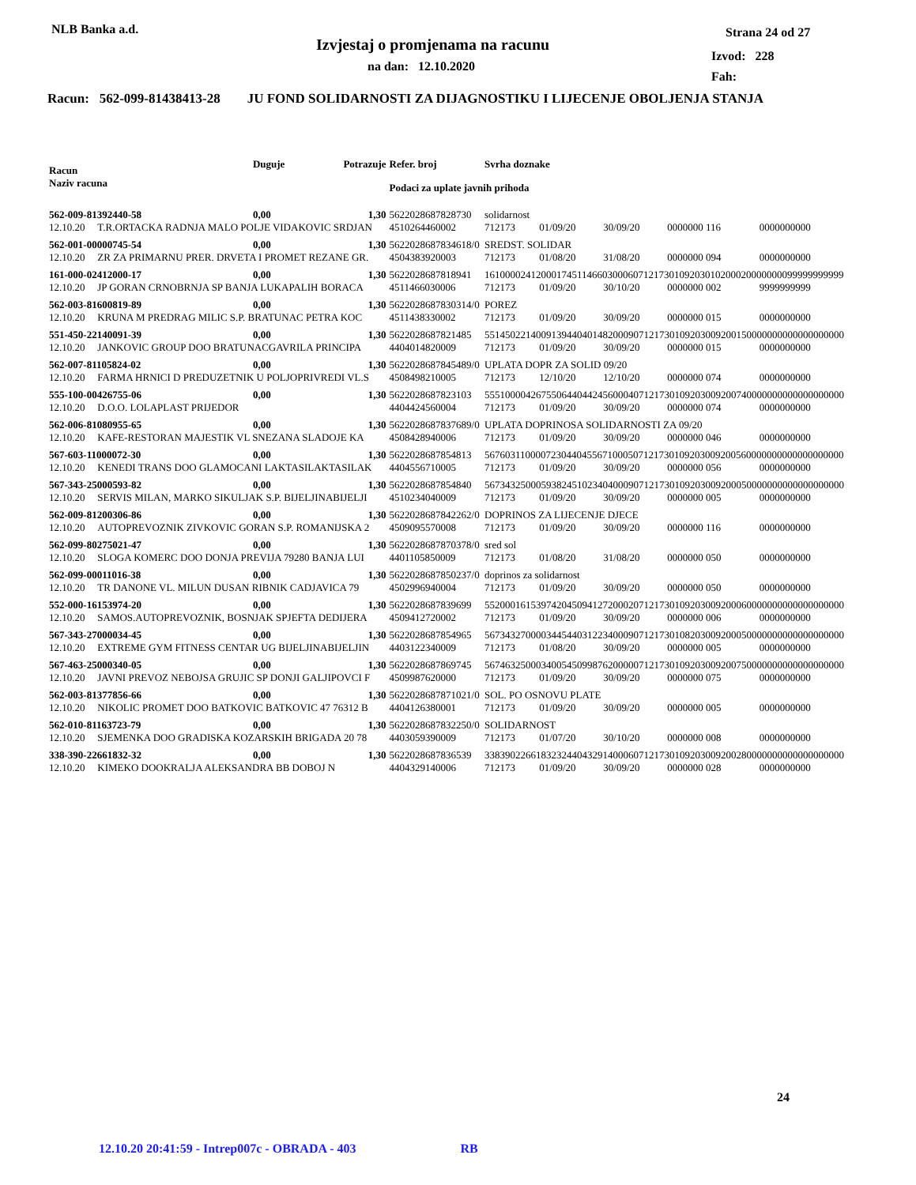NLB Banka a.d.
Izvjestaj o promjenama na racunu
na dan: 12.10.2020
Strana 24 od 27
Izvod: 228
Fah:
Racun: 562-099-81438413-28 JU FOND SOLIDARNOSTI ZA DIJAGNOSTIKU I LIJECENJE OBOLJENJA STANJA
| Racun | | Duguje | Potrazuje | Refer. broj | Svrha doznake | | | | |
| --- | --- | --- | --- | --- | --- | --- | --- | --- | --- |
| Naziv racuna | | | | Podaci za uplate javnih prihoda | | | | | |
| 562-009-81392440-58 | | 0,00 | 1,30 | 5622028687828730 | solidarnost | | | | |
| 12.10.20 | T.R.ORTACKA RADNJA MALO POLJE VIDAKOVIC SRDJAN | | | 4510264460002 | 712173 | 01/09/20 | 30/09/20 | 0000000 116 | 0000000000 |
| 562-001-00000745-54 | | 0,00 | 1,30 | 5622028687834618/0 | SREDST. SOLIDAR | | | | |
| 12.10.20 | ZR ZA PRIMARNU PRER. DRVETA I PROMET REZANE GR. | | | 4504383920003 | 712173 | 01/08/20 | 31/08/20 | 0000000 094 | 0000000000 |
| 161-000-02412000-17 | | 0,00 | 1,30 | 5622028687818941 | 1610000241200017451146603000607121730109203010200020000000099999999999 | | | | |
| 12.10.20 | JP GORAN CRNOBRNJA SP BANJA LUKAPALIH BORACA | | | 4511466030006 | 712173 | 01/09/20 | 30/10/20 | 0000000 002 | 9999999999 |
| 562-003-81600819-89 | | 0,00 | 1,30 | 5622028687830314/0 | POREZ | | | | |
| 12.10.20 | KRUNA M PREDRAG MILIC S.P. BRATUNAC PETRA KOC | | | 4511438330002 | 712173 | 01/09/20 | 30/09/20 | 0000000 015 | 0000000000 |
| 551-450-22140091-39 | | 0,00 | 1,30 | 5622028687821485 | 5514502214009139440401482000907121730109203009200150000000000000000000 | | | | |
| 12.10.20 | JANKOVIC GROUP DOO BRATUNACGAVRILA PRINCIPA | | | 4404014820009 | 712173 | 01/09/20 | 30/09/20 | 0000000 015 | 0000000000 |
| 562-007-81105824-02 | | 0,00 | 1,30 | 5622028687845489/0 | UPLATA DOPR ZA SOLID 09/20 | | | | |
| 12.10.20 | FARMA HRNICI D PREDUZETNIK U POLJOPRIVREDI VL.S | | | 4508498210005 | 712173 | 12/10/20 | 12/10/20 | 0000000 074 | 0000000000 |
| 555-100-00426755-06 | | 0,00 | 1,30 | 5622028687823103 | 5551000042675506440442456000407121730109203009200740000000000000000000 | | | | |
| 12.10.20 | D.O.O. LOLAPLAST PRIJEDOR | | | 4404424560004 | 712173 | 01/09/20 | 30/09/20 | 0000000 074 | 0000000000 |
| 562-006-81080955-65 | | 0,00 | 1,30 | 5622028687837689/0 | UPLATA DOPRINOSA SOLIDARNOSTI ZA 09/20 | | | | |
| 12.10.20 | KAFE-RESTORAN MAJESTIK VL SNEZANA SLADOJE KA | | | 4508428940006 | 712173 | 01/09/20 | 30/09/20 | 0000000 046 | 0000000000 |
| 567-603-11000072-30 | | 0,00 | 1,30 | 5622028687854813 | 5676031100007230440455671000507121730109203009200560000000000000000000 | | | | |
| 12.10.20 | KENEDI TRANS DOO GLAMOCANI LAKTASILAKTASILAK | | | 4404556710005 | 712173 | 01/09/20 | 30/09/20 | 0000000 056 | 0000000000 |
| 567-343-25000593-82 | | 0,00 | 1,30 | 5622028687854840 | 5673432500059382451023404000907121730109203009200050000000000000000000 | | | | |
| 12.10.20 | SERVIS MILAN, MARKO SIKULJAK S.P. BIJELJINABIJELJI | | | 4510234040009 | 712173 | 01/09/20 | 30/09/20 | 0000000 005 | 0000000000 |
| 562-009-81200306-86 | | 0,00 | 1,30 | 5622028687842262/0 | DOPRINOS ZA LIJECENJE DJECE | | | | |
| 12.10.20 | AUTOPREVOZNIK ZIVKOVIC GORAN S.P. ROMANIJSKA 2 | | | 4509095570008 | 712173 | 01/09/20 | 30/09/20 | 0000000 116 | 0000000000 |
| 562-099-80275021-47 | | 0,00 | 1,30 | 5622028687870378/0 | sred sol | | | | |
| 12.10.20 | SLOGA KOMERC DOO DONJA PREVIJA 79280 BANJA LUI | | | 4401105850009 | 712173 | 01/08/20 | 31/08/20 | 0000000 050 | 0000000000 |
| 562-099-00011016-38 | | 0,00 | 1,30 | 5622028687850237/0 | doprinos za solidarnost | | | | |
| 12.10.20 | TR DANONE VL. MILUN DUSAN RIBNIK CADJAVICA 79 | | | 4502996940004 | 712173 | 01/09/20 | 30/09/20 | 0000000 050 | 0000000000 |
| 552-000-16153974-20 | | 0,00 | 1,30 | 5622028687839699 | 5520001615397420450941272000207121730109203009200060000000000000000000 | | | | |
| 12.10.20 | SAMOS.AUTOPREVOZNIK, BOSNJAK SPJEFTA DEDIJERA | | | 4509412720002 | 712173 | 01/09/20 | 30/09/20 | 0000000 006 | 0000000000 |
| 567-343-27000034-45 | | 0,00 | 1,30 | 5622028687854965 | 5673432700003445440312234000907121730108203009200050000000000000000000 | | | | |
| 12.10.20 | EXTREME GYM FITNESS CENTAR UG BIJELJINABIJELJIN | | | 4403122340009 | 712173 | 01/08/20 | 30/09/20 | 0000000 005 | 0000000000 |
| 567-463-25000340-05 | | 0,00 | 1,30 | 5622028687869745 | 5674632500034005450998762000007121730109203009200750000000000000000000 | | | | |
| 12.10.20 | JAVNI PREVOZ NEBOJSA GRUJIC SP DONJI GALJIPOVCI F | | | 4509987620000 | 712173 | 01/09/20 | 30/09/20 | 0000000 075 | 0000000000 |
| 562-003-81377856-66 | | 0,00 | 1,30 | 5622028687871021/0 | SOL. PO OSNOVU PLATE | | | | |
| 12.10.20 | NIKOLIC PROMET DOO BATKOVIC BATKOVIC 47 76312 B | | | 4404126380001 | 712173 | 01/09/20 | 30/09/20 | 0000000 005 | 0000000000 |
| 562-010-81163723-79 | | 0,00 | 1,30 | 5622028687832250/0 | SOLIDARNOST | | | | |
| 12.10.20 | SJEMENKA DOO GRADISKA KOZARSKIH BRIGADA 20 78 | | | 4403059390009 | 712173 | 01/07/20 | 30/10/20 | 0000000 008 | 0000000000 |
| 338-390-22661832-32 | | 0,00 | 1,30 | 5622028687836539 | 3383902266183232440432914000607121730109203009200280000000000000000000 | | | | |
| 12.10.20 | KIMEKO DOOKRALJA ALEKSANDRA BB DOBOJ N | | | 4404329140006 | 712173 | 01/09/20 | 30/09/20 | 0000000 028 | 0000000000 |
24
12.10.20 20:41:59 - Intrep007c - OBRADA - 403 RB